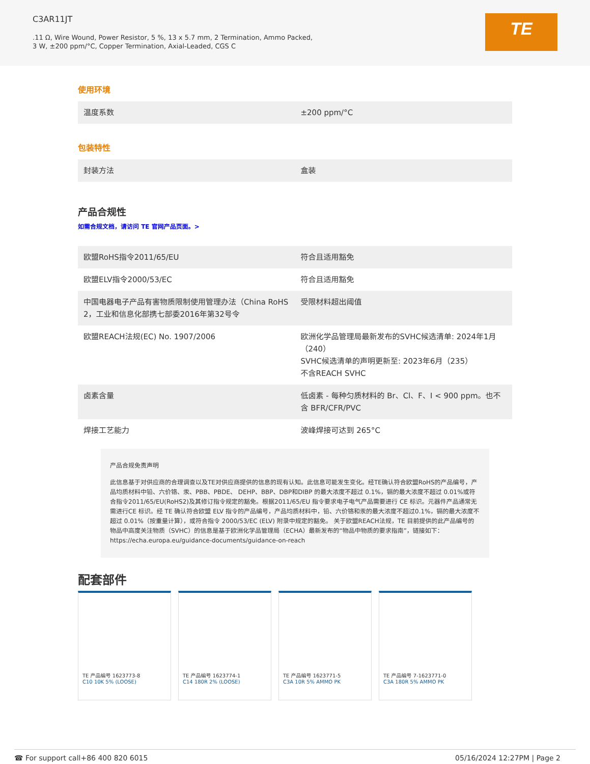C3AR11JT
.11 Ω, Wire Wound, Power Resistor, 5 %, 13 x 5.7 mm, 2 Termination, Ammo Packed,
3 W, ±200 ppm/°C, Copper Termination, Axial-Leaded, CGS C
TE
使用环境
| 温度系数 | ±200 ppm/°C |
包装特性
| 封装方法 | 盒装 |
产品合规性
如需合规文档，请访问 TE 官网产品页面。>
| 欧盟RoHS指令2011/65/EU | 符合且适用豁免 |
| 欧盟ELV指令2000/53/EC | 符合且适用豁免 |
| 中国电器电子产品有害物质限制使用管理办法（China RoHS 2，工业和信息化部携七部委2016年第32号令 | 受限材料超出阈值 |
| 欧盟REACH法规(EC) No. 1907/2006 | 欧洲化学品管理局最新发布的SVHC候选清单: 2024年1月（240） SVHC候选清单的声明更新至: 2023年6月（235） 不含REACH SVHC |
| 卤素含量 | 低卤素 - 每种匀质材料的 Br、Cl、F、I < 900 ppm。也不含 BFR/CFR/PVC |
| 焊接工艺能力 | 波峰焊接可达到 265°C |
产品合规免责声明
此信息基于对供应商的合理调查以及TE对供应商提供的信息的现有认知。此信息可能发生变化。经TE确认符合欧盟RoHS的产品编号，产品均质材料中铅、六价铬、汞、PBB、PBDE、 DEHP、BBP、DBP和DIBP 的最大浓度不超过 0.1%，镉的最大浓度不超过 0.01%或符合指令2011/65/EU(RoHS2)及其修订指令规定的豁免。根据2011/65/EU 指令要求电子电气产品需要进行 CE 标识。元器件产品通常无需进行CE 标识。经 TE 确认符合欧盟 ELV 指令的产品编号，产品均质材料中，铅、六价铬和汞的最大浓度不超过0.1%，镉的最大浓度不超过 0.01%（按重量计算），或符合指令 2000/53/EC (ELV) 附录中规定的豁免。 关于欧盟REACH法规，TE 目前提供的此产品编号的物品中高度关注物质（SVHC）的信息是基于欧洲化学品管理局（ECHA）最新发布的“物品中物质的要求指南”，链接如下：https://echa.europa.eu/guidance-documents/guidance-on-reach
配套部件
TE 产品编号 1623773-8
C10 10K 5% (LOOSE)
TE 产品编号 1623774-1
C14 180R 2% (LOOSE)
TE 产品编号 1623771-5
C3A 10R 5% AMMO PK
TE 产品编号 7-1623771-0
C3A 180R 5% AMMO PK
☎ For support call+86 400 820 6015 05/16/2024 12:27PM | Page 2